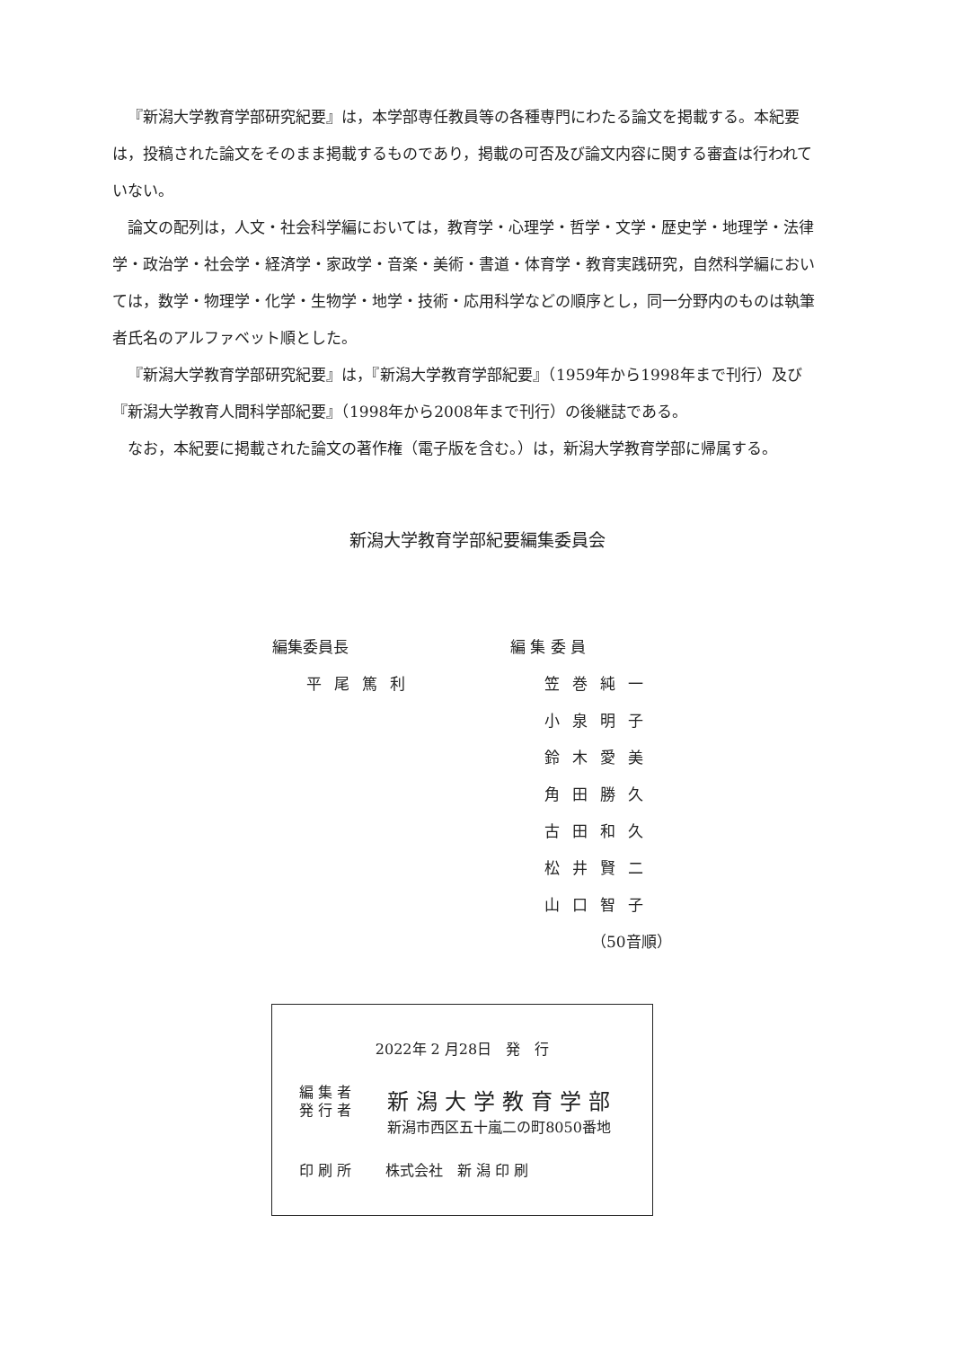『新潟大学教育学部研究紀要』は，本学部専任教員等の各種専門にわたる論文を掲載する。本紀要は，投稿された論文をそのまま掲載するものであり，掲載の可否及び論文内容に関する審査は行われていない。
論文の配列は，人文・社会科学編においては，教育学・心理学・哲学・文学・歴史学・地理学・法律学・政治学・社会学・経済学・家政学・音楽・美術・書道・体育学・教育実践研究，自然科学編においては，数学・物理学・化学・生物学・地学・技術・応用科学などの順序とし，同一分野内のものは執筆者氏名のアルファベット順とした。
『新潟大学教育学部研究紀要』は，『新潟大学教育学部紀要』（1959年から1998年まで刊行）及び『新潟大学教育人間科学部紀要』（1998年から2008年まで刊行）の後継誌である。
なお，本紀要に掲載された論文の著作権（電子版を含む。）は，新潟大学教育学部に帰属する。
新潟大学教育学部紀要編集委員会
編集委員長
平尾篤利
編 集 委 員
笠巻純一
小泉明子
鈴木愛美
角田勝久
古田和久
松井賢二
山口智子
（50音順）
2022年 2 月28日　発　行
編 集 者
発 行 者
新潟大学教育学部
新潟市西区五十嵐二の町8050番地
印 刷 所 株式会社　新 潟 印 刷